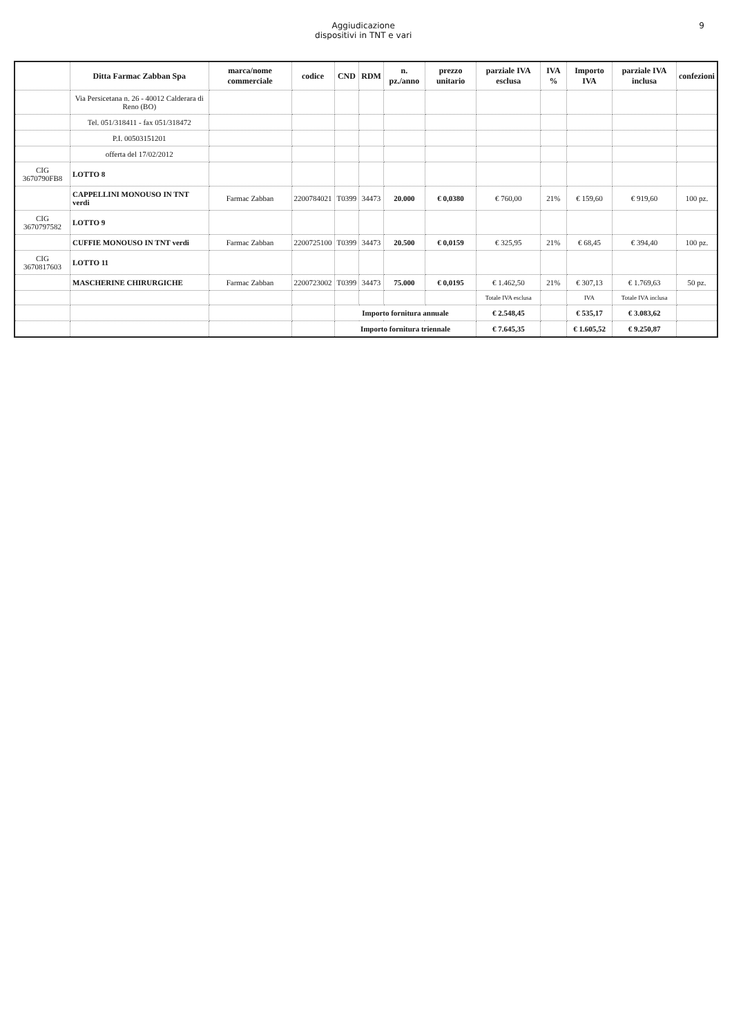Aggiudicazione
dispositivi in TNT e vari
9
| | Ditta Farmac Zabban Spa | marca/nome commerciale | codice | CND | RDM | n. pz./anno | prezzo unitario | parziale IVA esclusa | IVA % | Importo IVA | parziale IVA inclusa | confezioni |
| --- | --- | --- | --- | --- | --- | --- | --- | --- | --- | --- | --- | --- |
| | Via Persicetana n. 26 - 40012 Calderara di Reno (BO) | | | | | | | | | | | |
| | Tel. 051/318411 - fax 051/318472 | | | | | | | | | | | |
| | P.I. 00503151201 | | | | | | | | | | | |
| | offerta del 17/02/2012 | | | | | | | | | | | |
| CIG 3670790FB8 | LOTTO 8 | | | | | | | | | | | |
| | CAPPELLINI MONOUSO IN TNT verdi | Farmac Zabban | 2200784021 | T0399 | 34473 | 20.000 | € 0,0380 | € 760,00 | 21% | € 159,60 | € 919,60 | 100 pz. |
| CIG 3670797582 | LOTTO 9 | | | | | | | | | | | |
| | CUFFIE MONOUSO IN TNT verdi | Farmac Zabban | 2200725100 | T0399 | 34473 | 20.500 | € 0,0159 | € 325,95 | 21% | € 68,45 | € 394,40 | 100 pz. |
| CIG 3670817603 | LOTTO 11 | | | | | | | | | | | |
| | MASCHERINE CHIRURGICHE | Farmac Zabban | 2200723002 | T0399 | 34473 | 75.000 | € 0,0195 | € 1.462,50 | 21% | € 307,13 | € 1.769,63 | 50 pz. |
| | | | | | | | | Totale IVA esclusa | | IVA | Totale IVA inclusa | |
| | | | | Importo fornitura annuale | | | | € 2.548,45 | | € 535,17 | € 3.083,62 | |
| | | | | Importo fornitura triennale | | | | € 7.645,35 | | € 1.605,52 | € 9.250,87 | |